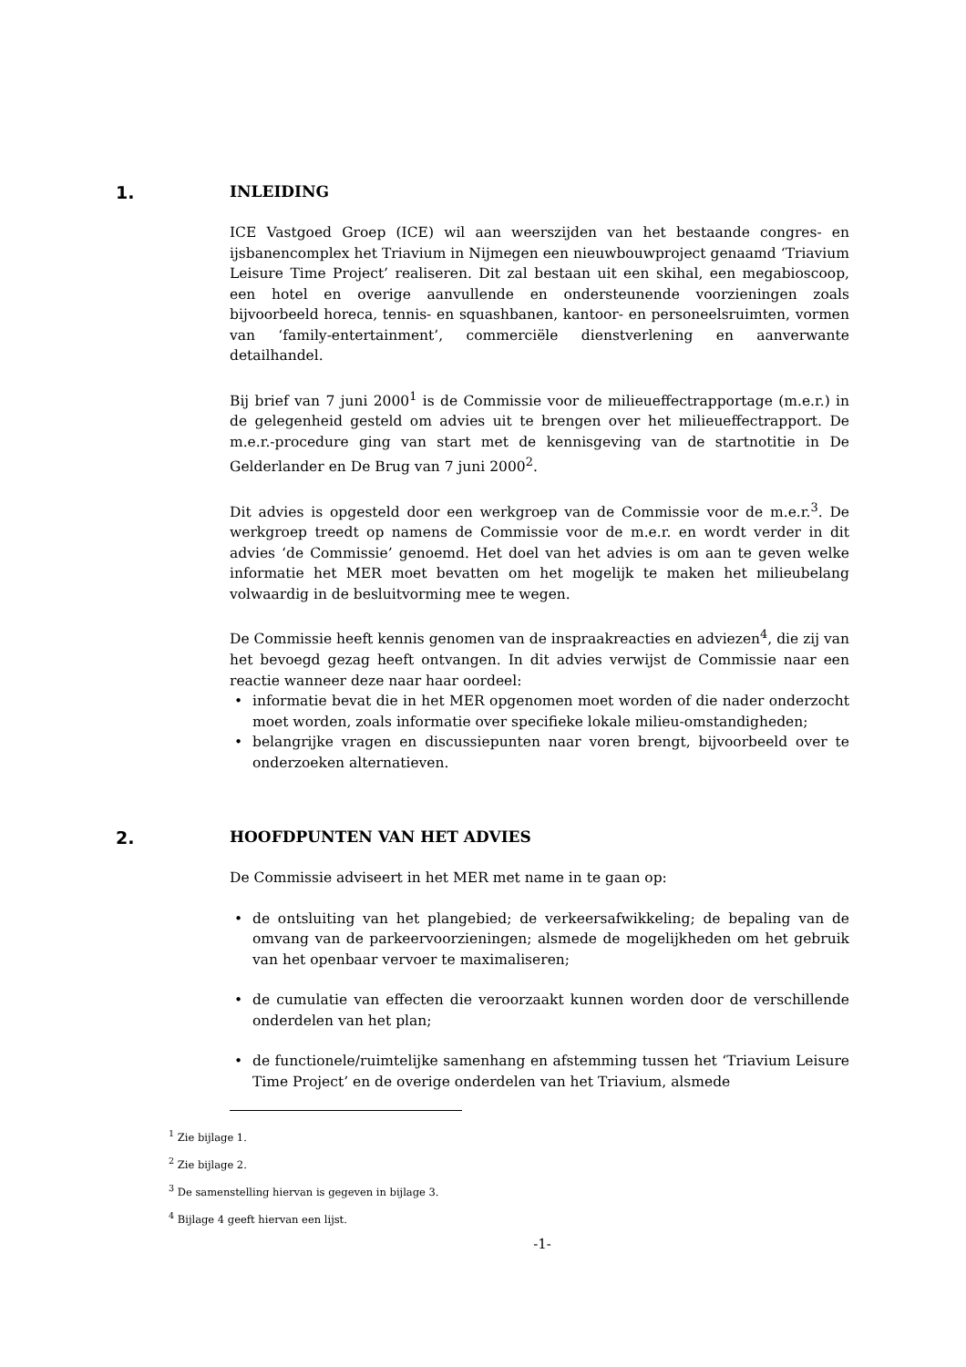1. INLEIDING
ICE Vastgoed Groep (ICE) wil aan weerszijden van het bestaande congres- en ijsbanencomplex het Triavium in Nijmegen een nieuwbouwproject genaamd ‘Triavium Leisure Time Project’ realiseren. Dit zal bestaan uit een skihal, een megabioscoop, een hotel en overige aanvullende en ondersteunende voorzieningen zoals bijvoorbeeld horeca, tennis- en squashbanen, kantoor- en personeelsruimten, vormen van ‘family-entertainment’, commerciële dienstverlening en aanverwante detailhandel.
Bij brief van 7 juni 2000<sup>1</sup> is de Commissie voor de milieueffectrapportage (m.e.r.) in de gelegenheid gesteld om advies uit te brengen over het milieueffectrapport. De m.e.r.-procedure ging van start met de kennisgeving van de startnotitie in De Gelderlander en De Brug van 7 juni 2000<sup>2</sup>.
Dit advies is opgesteld door een werkgroep van de Commissie voor de m.e.r.<sup>3</sup>. De werkgroep treedt op namens de Commissie voor de m.e.r. en wordt verder in dit advies ‘de Commissie’ genoemd. Het doel van het advies is om aan te geven welke informatie het MER moet bevatten om het mogelijk te maken het milieubelang volwaardig in de besluitvorming mee te wegen.
De Commissie heeft kennis genomen van de inspraakreacties en adviezen<sup>4</sup>, die zij van het bevoegd gezag heeft ontvangen. In dit advies verwijst de Commissie naar een reactie wanneer deze naar haar oordeel:
• informatie bevat die in het MER opgenomen moet worden of die nader onderzocht moet worden, zoals informatie over specifieke lokale milieu-omstandigheden;
• belangrijke vragen en discussiepunten naar voren brengt, bijvoorbeeld over te onderzoeken alternatieven.
2. HOOFDPUNTEN VAN HET ADVIES
De Commissie adviseert in het MER met name in te gaan op:
• de ontsluiting van het plangebied; de verkeersafwikkeling; de bepaling van de omvang van de parkeervoorzieningen; alsmede de mogelijkheden om het gebruik van het openbaar vervoer te maximaliseren;
• de cumulatie van effecten die veroorzaakt kunnen worden door de verschillende onderdelen van het plan;
• de functionele/ruimtelijke samenhang en afstemming tussen het ‘Triavium Leisure Time Project’ en de overige onderdelen van het Triavium, alsmede
<sup>1</sup> Zie bijlage 1.
<sup>2</sup> Zie bijlage 2.
<sup>3</sup> De samenstelling hiervan is gegeven in bijlage 3.
<sup>4</sup> Bijlage 4 geeft hiervan een lijst.
-1-